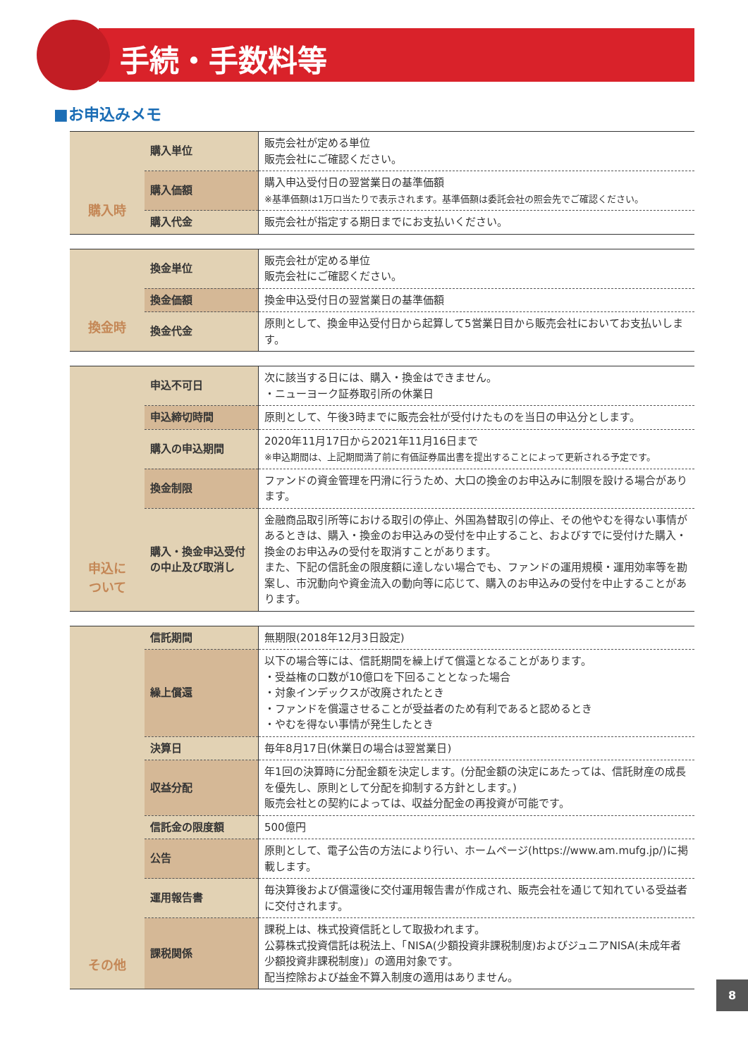手続・手数料等
■お申込みメモ
| 購入時 | 購入単位 | 販売会社が定める単位 販売会社にご確認ください。 |
| | 購入価額 | 購入申込受付日の翌営業日の基準価額 ※基準価額は1万口当たりで表示されます。基準価額は委託会社の照会先でご確認ください。 |
| | 購入代金 | 販売会社が指定する期日までにお支払いください。 |
| 換金時 | 換金単位 | 販売会社が定める単位 販売会社にご確認ください。 |
| | 換金価額 | 換金申込受付日の翌営業日の基準価額 |
| | 換金代金 | 原則として、換金申込受付日から起算して5営業日目から販売会社においてお支払いします。 |
| 申込に ついて | 申込不可日 | 次に該当する日には、購入・換金はできません。 ・ニューヨーク証券取引所の休業日 |
| | 申込締切時間 | 原則として、午後3時までに販売会社が受付けたものを当日の申込分とします。 |
| | 購入の申込期間 | 2020年11月17日から2021年11月16日まで ※申込期間は、上記期間満了前に有価証券届出書を提出することによって更新される予定です。 |
| | 換金制限 | ファンドの資金管理を円滑に行うため、大口の換金のお申込みに制限を設ける場合があります。 |
| | 購入・換金申込受付の中止及び取消し | 金融商品取引所等における取引の停止、外国為替取引の停止、その他やむを得ない事情があるときは、購入・換金のお申込みの受付を中止すること、およびすでに受付けた購入・換金のお申込みの受付を取消すことがあります。 また、下記の信託金の限度額に達しない場合でも、ファンドの運用規模・運用効率等を勘案し、市況動向や資金流入の動向等に応じて、購入のお申込みの受付を中止することがあります。 |
| その他 | 信託期間 | 無期限(2018年12月3日設定) |
| | 繰上償還 | 以下の場合等には、信託期間を繰上げて償還となることがあります。 ・受益権の口数が10億口を下回ることとなった場合 ・対象インデックスが改廃されたとき ・ファンドを償還させることが受益者のため有利であると認めるとき ・やむを得ない事情が発生したとき |
| | 決算日 | 毎年8月17日(休業日の場合は翌営業日) |
| | 収益分配 | 年1回の決算時に分配金額を決定します。(分配金額の決定にあたっては、信託財産の成長を優先し、原則として分配を抑制する方針とします。) 販売会社との契約によっては、収益分配金の再投資が可能です。 |
| | 信託金の限度額 | 500億円 |
| | 公告 | 原則として、電子公告の方法により行い、ホームページ(https://www.am.mufg.jp/)に掲載します。 |
| | 運用報告書 | 毎決算後および償還後に交付運用報告書が作成され、販売会社を通じて知れている受益者に交付されます。 |
| | 課税関係 | 課税上は、株式投資信託として取扱われます。 公募株式投資信託は税法上、「NISA(少額投資非課税制度)およびジュニアNISA(未成年者少額投資非課税制度)」の適用対象です。 配当控除および益金不算入制度の適用はありません。 |
8